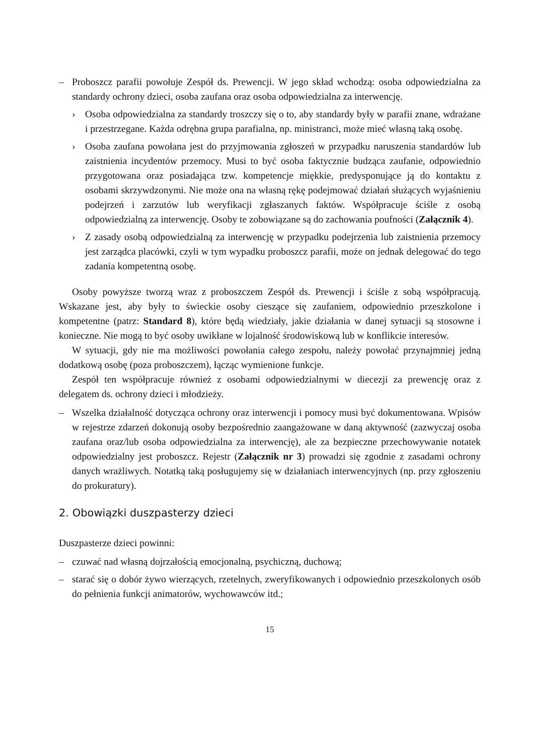– Proboszcz parafii powołuje Zespół ds. Prewencji. W jego skład wchodzą: osoba odpowiedzialna za standardy ochrony dzieci, osoba zaufana oraz osoba odpowiedzialna za interwencję.
› Osoba odpowiedzialna za standardy troszczy się o to, aby standardy były w parafii znane, wdrażane i przestrzegane. Każda odrębna grupa parafialna, np. ministranci, może mieć własną taką osobę.
› Osoba zaufana powołana jest do przyjmowania zgłoszeń w przypadku naruszenia standardów lub zaistnienia incydentów przemocy. Musi to być osoba faktycznie budząca zaufanie, odpowiednio przygotowana oraz posiadająca tzw. kompetencje miękkie, predysponujące ją do kontaktu z osobami skrzywdzonymi. Nie może ona na własną rękę podejmować działań służących wyjaśnieniu podejrzeń i zarzutów lub weryfikacji zgłaszanych faktów. Współpracuje ściśle z osobą odpowiedzialną za interwencję. Osoby te zobowiązane są do zachowania poufności (Załącznik 4).
› Z zasady osobą odpowiedzialną za interwencję w przypadku podejrzenia lub zaistnienia przemocy jest zarządca placówki, czyli w tym wypadku proboszcz parafii, może on jednak delegować do tego zadania kompetentną osobę.
Osoby powyższe tworzą wraz z proboszczem Zespół ds. Prewencji i ściśle z sobą współpracują. Wskazane jest, aby były to świeckie osoby cieszące się zaufaniem, odpowiednio przeszkolone i kompetentne (patrz: Standard 8), które będą wiedziały, jakie działania w danej sytuacji są stosowne i konieczne. Nie mogą to być osoby uwikłane w lojalność środowiskową lub w konflikcie interesów.
W sytuacji, gdy nie ma możliwości powołania całego zespołu, należy powołać przynajmniej jedną dodatkową osobę (poza proboszczem), łącząc wymienione funkcje.
Zespół ten współpracuje również z osobami odpowiedzialnymi w diecezji za prewencję oraz z delegatem ds. ochrony dzieci i młodzieży.
– Wszelka działalność dotycząca ochrony oraz interwencji i pomocy musi być dokumentowana. Wpisów w rejestrze zdarzeń dokonują osoby bezpośrednio zaangażowane w daną aktywność (zazwyczaj osoba zaufana oraz/lub osoba odpowiedzialna za interwencję), ale za bezpieczne przechowywanie notatek odpowiedzialny jest proboszcz. Rejestr (Załącznik nr 3) prowadzi się zgodnie z zasadami ochrony danych wrażliwych. Notatką taką posługujemy się w działaniach interwencyjnych (np. przy zgłoszeniu do prokuratury).
2. Obowiązki duszpasterzy dzieci
Duszpasterze dzieci powinni:
– czuwać nad własną dojrzałością emocjonalną, psychiczną, duchową;
– starać się o dobór żywo wierzących, rzetelnych, zweryfikowanych i odpowiednio przeszkolonych osób do pełnienia funkcji animatorów, wychowawców itd.;
15